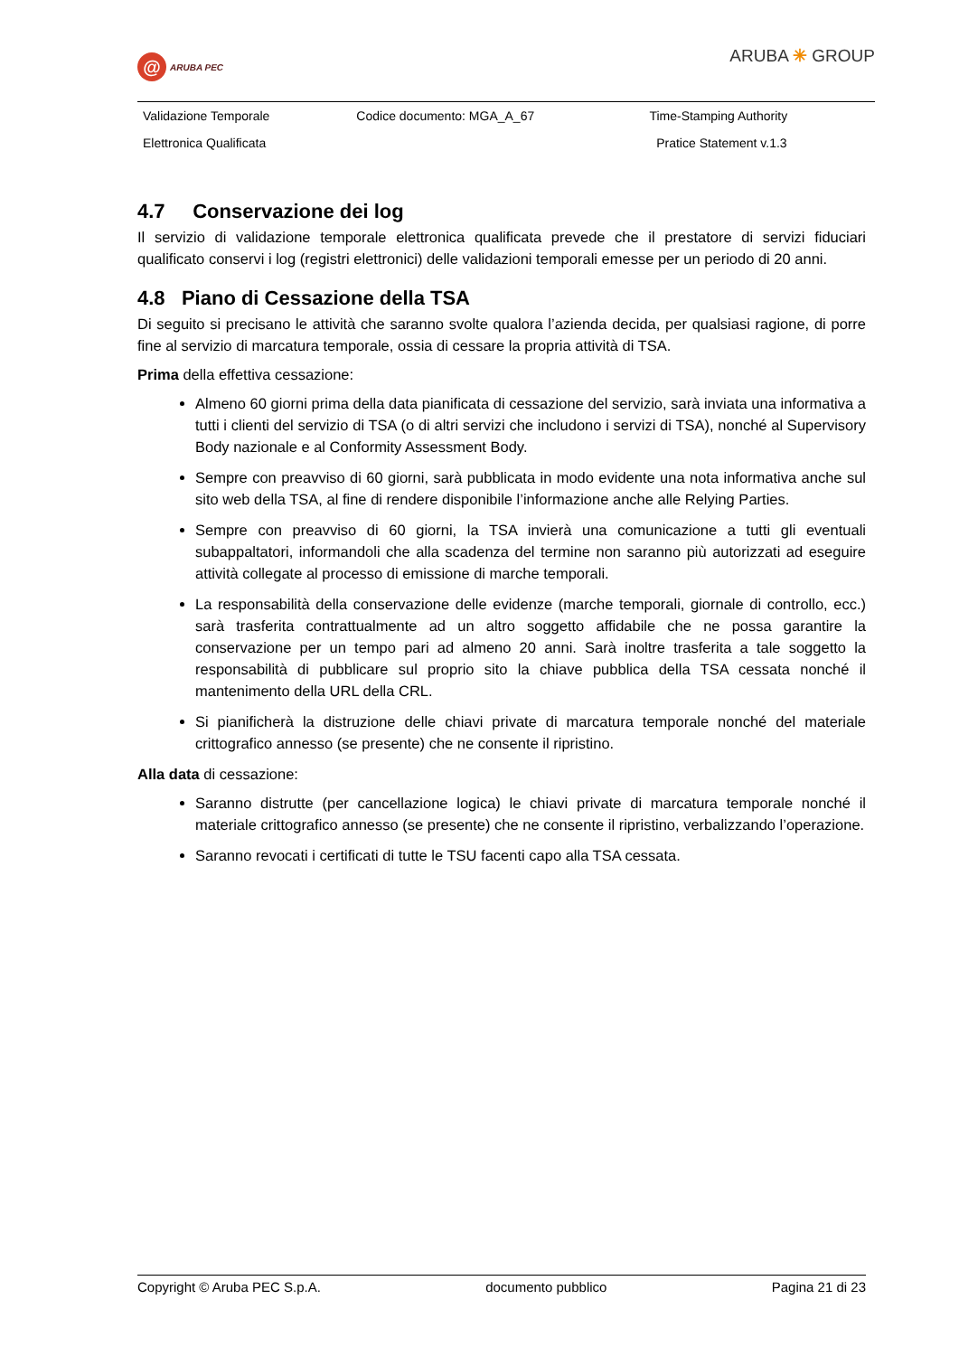@ ARUBA PEC
ARUBA ✳ GROUP
| Validazione Temporale | Codice documento: MGA_A_67 | Time-Stamping Authority |
| Elettronica Qualificata | | Pratice Statement v.1.3 |
4.7 Conservazione dei log
Il servizio di validazione temporale elettronica qualificata prevede che il prestatore di servizi fiduciari qualificato conservi i log (registri elettronici) delle validazioni temporali emesse per un periodo di 20 anni.
4.8 Piano di Cessazione della TSA
Di seguito si precisano le attività che saranno svolte qualora l’azienda decida, per qualsiasi ragione, di porre fine al servizio di marcatura temporale, ossia di cessare la propria attività di TSA.
Prima della effettiva cessazione:
Almeno 60 giorni prima della data pianificata di cessazione del servizio, sarà inviata una informativa a tutti i clienti del servizio di TSA (o di altri servizi che includono i servizi di TSA), nonché al Supervisory Body nazionale e al Conformity Assessment Body.
Sempre con preavviso di 60 giorni, sarà pubblicata in modo evidente una nota informativa anche sul sito web della TSA, al fine di rendere disponibile l’informazione anche alle Relying Parties.
Sempre con preavviso di 60 giorni, la TSA invierà una comunicazione a tutti gli eventuali subappaltatori, informandoli che alla scadenza del termine non saranno più autorizzati ad eseguire attività collegate al processo di emissione di marche temporali.
La responsabilità della conservazione delle evidenze (marche temporali, giornale di controllo, ecc.) sarà trasferita contrattualmente ad un altro soggetto affidabile che ne possa garantire la conservazione per un tempo pari ad almeno 20 anni. Sarà inoltre trasferita a tale soggetto la responsabilità di pubblicare sul proprio sito la chiave pubblica della TSA cessata nonché il mantenimento della URL della CRL.
Si pianificherà la distruzione delle chiavi private di marcatura temporale nonché del materiale crittografico annesso (se presente) che ne consente il ripristino.
Alla data di cessazione:
Saranno distrutte (per cancellazione logica) le chiavi private di marcatura temporale nonché il materiale crittografico annesso (se presente) che ne consente il ripristino, verbalizzando l’operazione.
Saranno revocati i certificati di tutte le TSU facenti capo alla TSA cessata.
Copyright © Aruba PEC S.p.A. documento pubblico Pagina 21 di 23